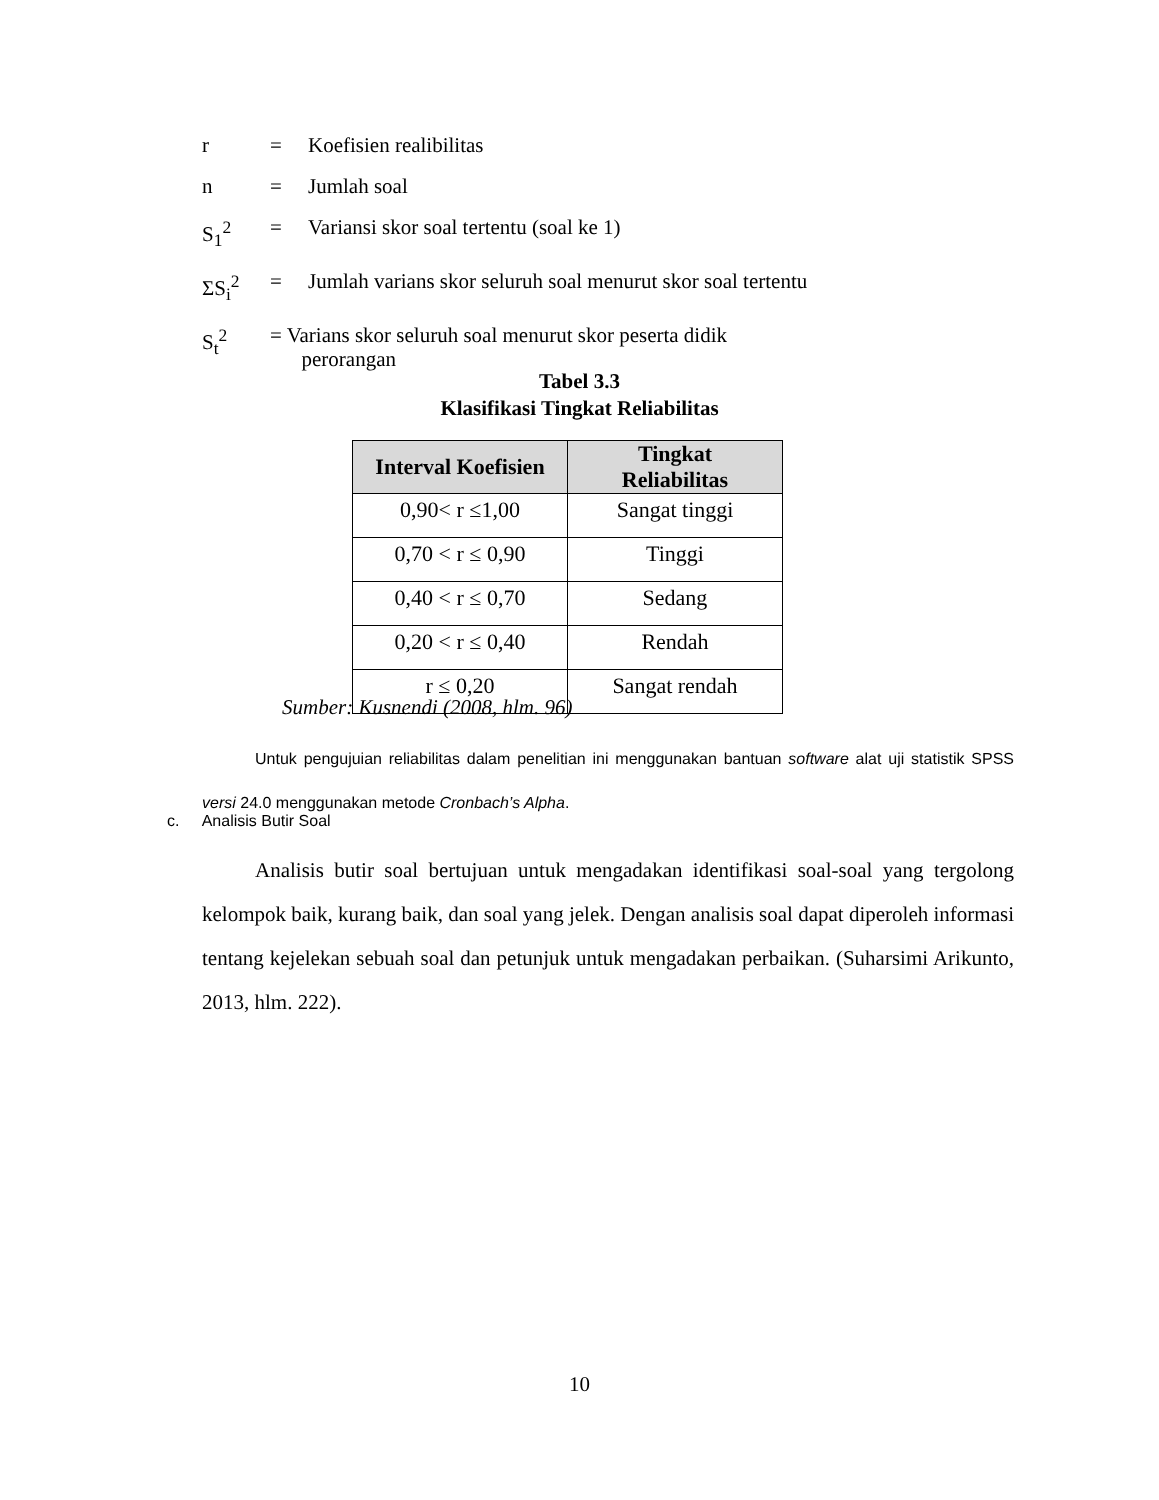r = Koefisien realibilitas
n = Jumlah soal
S<sub>1</sub><sup>2</sup> = Variansi skor soal tertentu (soal ke 1)
ΣS<sub>i</sub><sup>2</sup> = Jumlah varians skor seluruh soal menurut skor soal tertentu
S<sub>t</sub><sup>2</sup> = Varians skor seluruh soal menurut skor peserta didik
perorangan
Tabel 3.3
Klasifikasi Tingkat Reliabilitas
| Interval Koefisien | Tingkat Reliabilitas |
| --- | --- |
| 0,90< r ≤1,00 | Sangat tinggi |
| 0,70 < r ≤ 0,90 | Tinggi |
| 0,40 < r ≤ 0,70 | Sedang |
| 0,20 < r ≤ 0,40 | Rendah |
| r ≤ 0,20 | Sangat rendah |
Sumber: Kusnendi (2008, hlm. 96)
Untuk pengujuian reliabilitas dalam penelitian ini menggunakan bantuan software alat uji statistik SPSS versi 24.0 menggunakan metode Cronbach’s Alpha.
c. Analisis Butir Soal
Analisis butir soal bertujuan untuk mengadakan identifikasi soal-soal yang tergolong kelompok baik, kurang baik, dan soal yang jelek. Dengan analisis soal dapat diperoleh informasi tentang kejelekan sebuah soal dan petunjuk untuk mengadakan perbaikan. (Suharsimi Arikunto, 2013, hlm. 222).
10